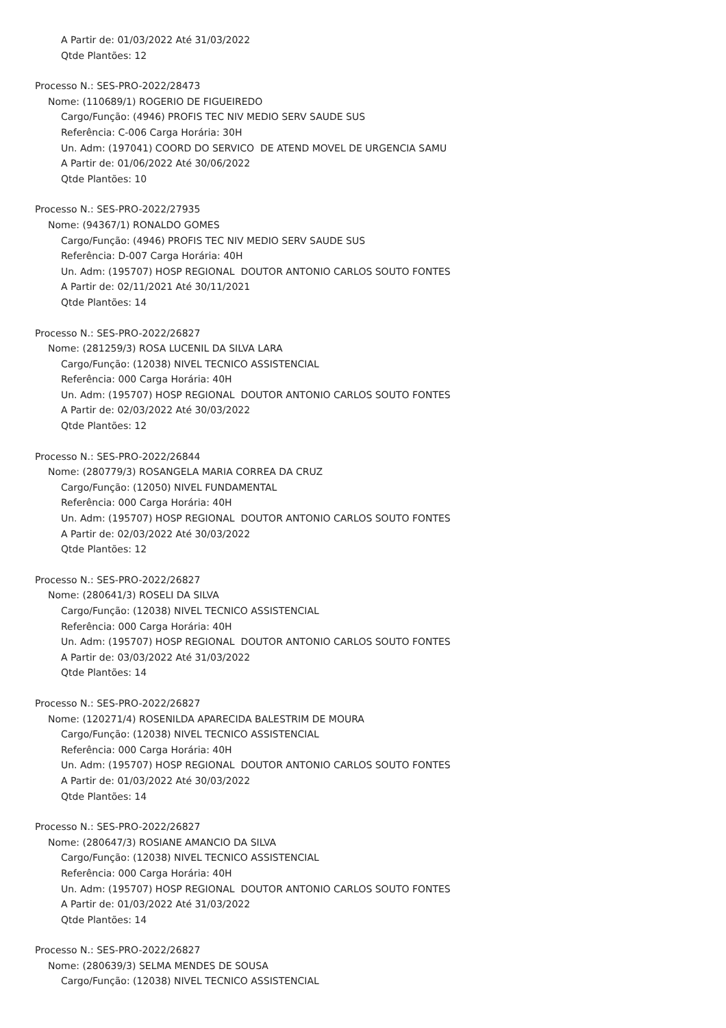A Partir de: 01/03/2022 Até 31/03/2022
Qtde Plantões: 12
Processo N.: SES-PRO-2022/28473
Nome: (110689/1) ROGERIO DE FIGUEIREDO
Cargo/Função: (4946) PROFIS TEC NIV MEDIO SERV SAUDE SUS
Referência: C-006 Carga Horária: 30H
Un. Adm: (197041) COORD DO SERVICO DE ATEND MOVEL DE URGENCIA SAMU
A Partir de: 01/06/2022 Até 30/06/2022
Qtde Plantões: 10
Processo N.: SES-PRO-2022/27935
Nome: (94367/1) RONALDO GOMES
Cargo/Função: (4946) PROFIS TEC NIV MEDIO SERV SAUDE SUS
Referência: D-007 Carga Horária: 40H
Un. Adm: (195707) HOSP REGIONAL DOUTOR ANTONIO CARLOS SOUTO FONTES
A Partir de: 02/11/2021 Até 30/11/2021
Qtde Plantões: 14
Processo N.: SES-PRO-2022/26827
Nome: (281259/3) ROSA LUCENIL DA SILVA LARA
Cargo/Função: (12038) NIVEL TECNICO ASSISTENCIAL
Referência: 000 Carga Horária: 40H
Un. Adm: (195707) HOSP REGIONAL DOUTOR ANTONIO CARLOS SOUTO FONTES
A Partir de: 02/03/2022 Até 30/03/2022
Qtde Plantões: 12
Processo N.: SES-PRO-2022/26844
Nome: (280779/3) ROSANGELA MARIA CORREA DA CRUZ
Cargo/Função: (12050) NIVEL FUNDAMENTAL
Referência: 000 Carga Horária: 40H
Un. Adm: (195707) HOSP REGIONAL DOUTOR ANTONIO CARLOS SOUTO FONTES
A Partir de: 02/03/2022 Até 30/03/2022
Qtde Plantões: 12
Processo N.: SES-PRO-2022/26827
Nome: (280641/3) ROSELI DA SILVA
Cargo/Função: (12038) NIVEL TECNICO ASSISTENCIAL
Referência: 000 Carga Horária: 40H
Un. Adm: (195707) HOSP REGIONAL DOUTOR ANTONIO CARLOS SOUTO FONTES
A Partir de: 03/03/2022 Até 31/03/2022
Qtde Plantões: 14
Processo N.: SES-PRO-2022/26827
Nome: (120271/4) ROSENILDA APARECIDA BALESTRIM DE MOURA
Cargo/Função: (12038) NIVEL TECNICO ASSISTENCIAL
Referência: 000 Carga Horária: 40H
Un. Adm: (195707) HOSP REGIONAL DOUTOR ANTONIO CARLOS SOUTO FONTES
A Partir de: 01/03/2022 Até 30/03/2022
Qtde Plantões: 14
Processo N.: SES-PRO-2022/26827
Nome: (280647/3) ROSIANE AMANCIO DA SILVA
Cargo/Função: (12038) NIVEL TECNICO ASSISTENCIAL
Referência: 000 Carga Horária: 40H
Un. Adm: (195707) HOSP REGIONAL DOUTOR ANTONIO CARLOS SOUTO FONTES
A Partir de: 01/03/2022 Até 31/03/2022
Qtde Plantões: 14
Processo N.: SES-PRO-2022/26827
Nome: (280639/3) SELMA MENDES DE SOUSA
Cargo/Função: (12038) NIVEL TECNICO ASSISTENCIAL